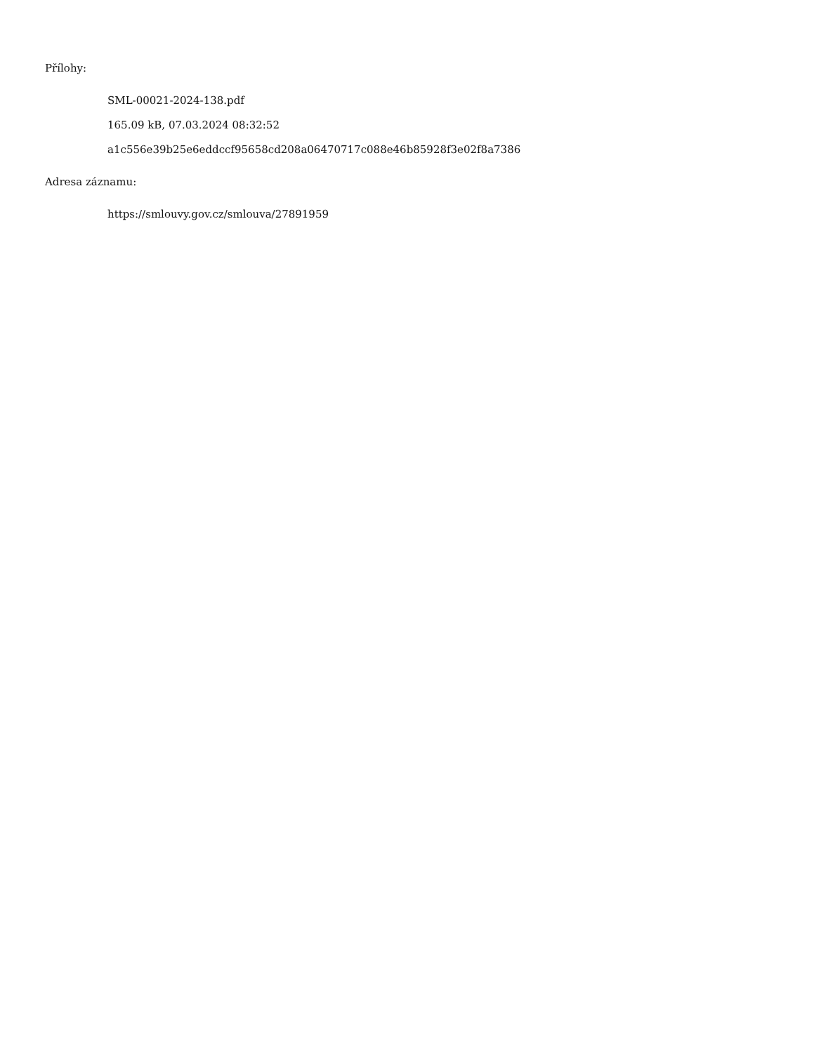Přílohy:
SML-00021-2024-138.pdf
165.09 kB, 07.03.2024 08:32:52
a1c556e39b25e6eddccf95658cd208a06470717c088e46b85928f3e02f8a7386
Adresa záznamu:
https://smlouvy.gov.cz/smlouva/27891959